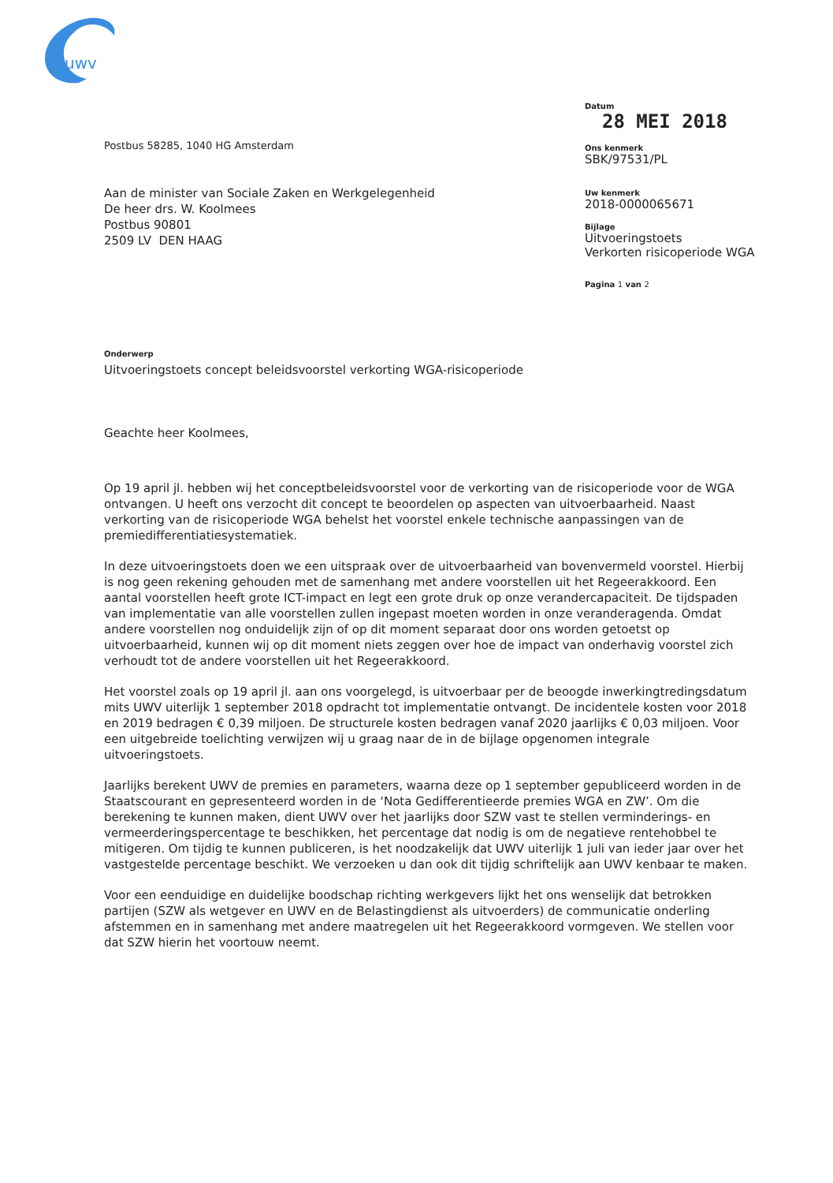uwv
Datum
28 MEI 2018
Ons kenmerk
SBK/97531/PL
Uw kenmerk
2018-0000065671
Bijlage
Uitvoeringstoets
Verkorten risicoperiode WGA
Pagina 1 van 2
Postbus 58285, 1040 HG Amsterdam
Aan de minister van Sociale Zaken en Werkgelegenheid
De heer drs. W. Koolmees
Postbus 90801
2509 LV DEN HAAG
Onderwerp
Uitvoeringstoets concept beleidsvoorstel verkorting WGA-risicoperiode
Geachte heer Koolmees,
Op 19 april jl. hebben wij het conceptbeleidsvoorstel voor de verkorting van de risicoperiode voor de WGA ontvangen. U heeft ons verzocht dit concept te beoordelen op aspecten van uitvoerbaarheid. Naast verkorting van de risicoperiode WGA behelst het voorstel enkele technische aanpassingen van de premiedifferentiatiesystematiek.
In deze uitvoeringstoets doen we een uitspraak over de uitvoerbaarheid van bovenvermeld voorstel. Hierbij is nog geen rekening gehouden met de samenhang met andere voorstellen uit het Regeerakkoord. Een aantal voorstellen heeft grote ICT-impact en legt een grote druk op onze verandercapaciteit. De tijdspaden van implementatie van alle voorstellen zullen ingepast moeten worden in onze veranderagenda. Omdat andere voorstellen nog onduidelijk zijn of op dit moment separaat door ons worden getoetst op uitvoerbaarheid, kunnen wij op dit moment niets zeggen over hoe de impact van onderhavig voorstel zich verhoudt tot de andere voorstellen uit het Regeerakkoord.
Het voorstel zoals op 19 april jl. aan ons voorgelegd, is uitvoerbaar per de beoogde inwerkingtredingsdatum mits UWV uiterlijk 1 september 2018 opdracht tot implementatie ontvangt. De incidentele kosten voor 2018 en 2019 bedragen € 0,39 miljoen. De structurele kosten bedragen vanaf 2020 jaarlijks € 0,03 miljoen. Voor een uitgebreide toelichting verwijzen wij u graag naar de in de bijlage opgenomen integrale uitvoeringstoets.
Jaarlijks berekent UWV de premies en parameters, waarna deze op 1 september gepubliceerd worden in de Staatscourant en gepresenteerd worden in de ‘Nota Gedifferentieerde premies WGA en ZW’. Om die berekening te kunnen maken, dient UWV over het jaarlijks door SZW vast te stellen verminderings- en vermeerderingspercentage te beschikken, het percentage dat nodig is om de negatieve rentehobbel te mitigeren. Om tijdig te kunnen publiceren, is het noodzakelijk dat UWV uiterlijk 1 juli van ieder jaar over het vastgestelde percentage beschikt. We verzoeken u dan ook dit tijdig schriftelijk aan UWV kenbaar te maken.
Voor een eenduidige en duidelijke boodschap richting werkgevers lijkt het ons wenselijk dat betrokken partijen (SZW als wetgever en UWV en de Belastingdienst als uitvoerders) de communicatie onderling afstemmen en in samenhang met andere maatregelen uit het Regeerakkoord vormgeven. We stellen voor dat SZW hierin het voortouw neemt.